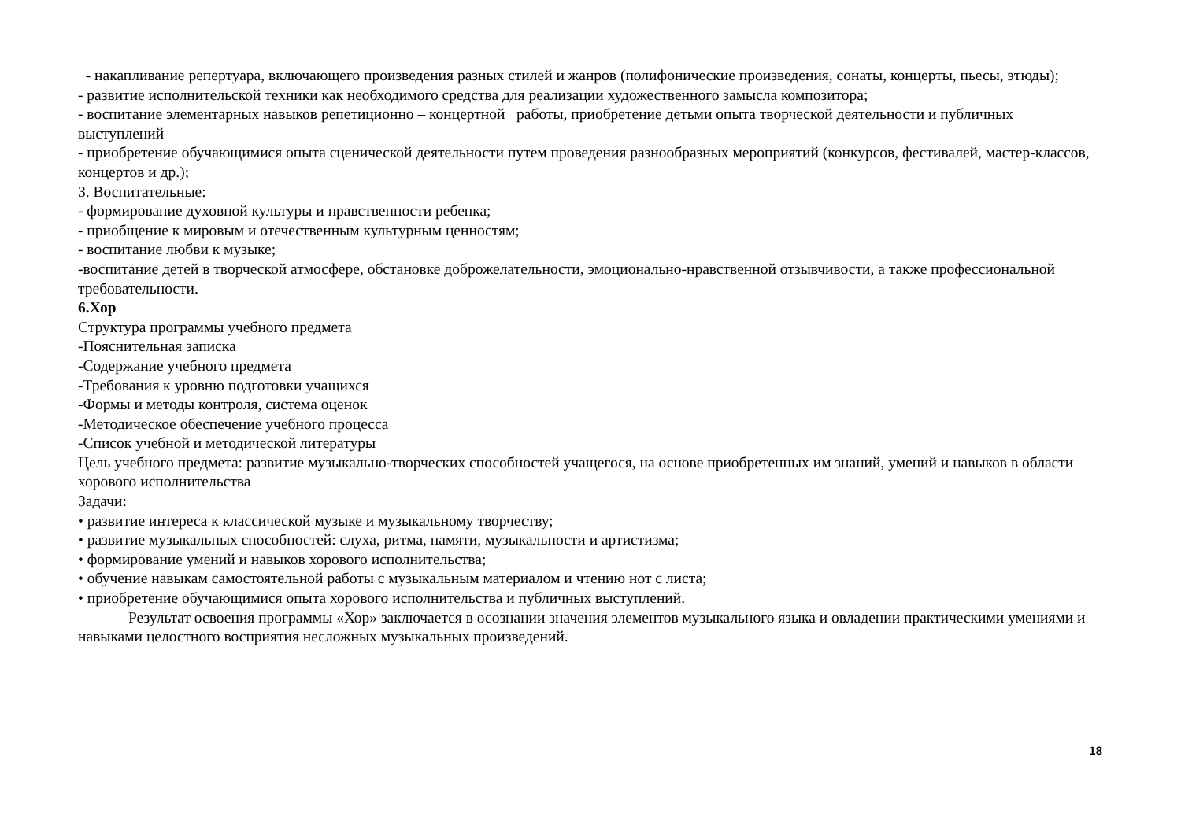- накапливание репертуара, включающего произведения разных стилей и жанров (полифонические произведения, сонаты, концерты, пьесы, этюды);
- развитие исполнительской техники как необходимого средства для реализации художественного замысла композитора;
- воспитание элементарных навыков репетиционно – концертной работы, приобретение детьми опыта творческой деятельности и публичных выступлений
- приобретение обучающимися опыта сценической деятельности путем проведения разнообразных мероприятий (конкурсов, фестивалей, мастер-классов, концертов и др.);
3. Воспитательные:
- формирование духовной культуры и нравственности ребенка;
- приобщение к мировым и отечественным культурным ценностям;
- воспитание любви к музыке;
-воспитание детей в творческой атмосфере, обстановке доброжелательности, эмоционально-нравственной отзывчивости, а также профессиональной требовательности.
6.Хор
Структура программы учебного предмета
-Пояснительная записка
-Содержание учебного предмета
-Требования к уровню подготовки учащихся
-Формы и методы контроля, система оценок
-Методическое обеспечение учебного процесса
-Список учебной и методической литературы
Цель учебного предмета: развитие музыкально-творческих способностей учащегося, на основе приобретенных им знаний, умений и навыков в области хорового исполнительства
Задачи:
• развитие интереса к классической музыке и музыкальному творчеству;
• развитие музыкальных способностей: слуха, ритма, памяти, музыкальности и артистизма;
• формирование умений и навыков хорового исполнительства;
• обучение навыкам самостоятельной работы с музыкальным материалом и чтению нот с листа;
• приобретение обучающимися опыта хорового исполнительства и публичных выступлений.
Результат освоения программы «Хор» заключается в осознании значения элементов музыкального языка и овладении практическими умениями и навыками целостного восприятия несложных музыкальных произведений.
18